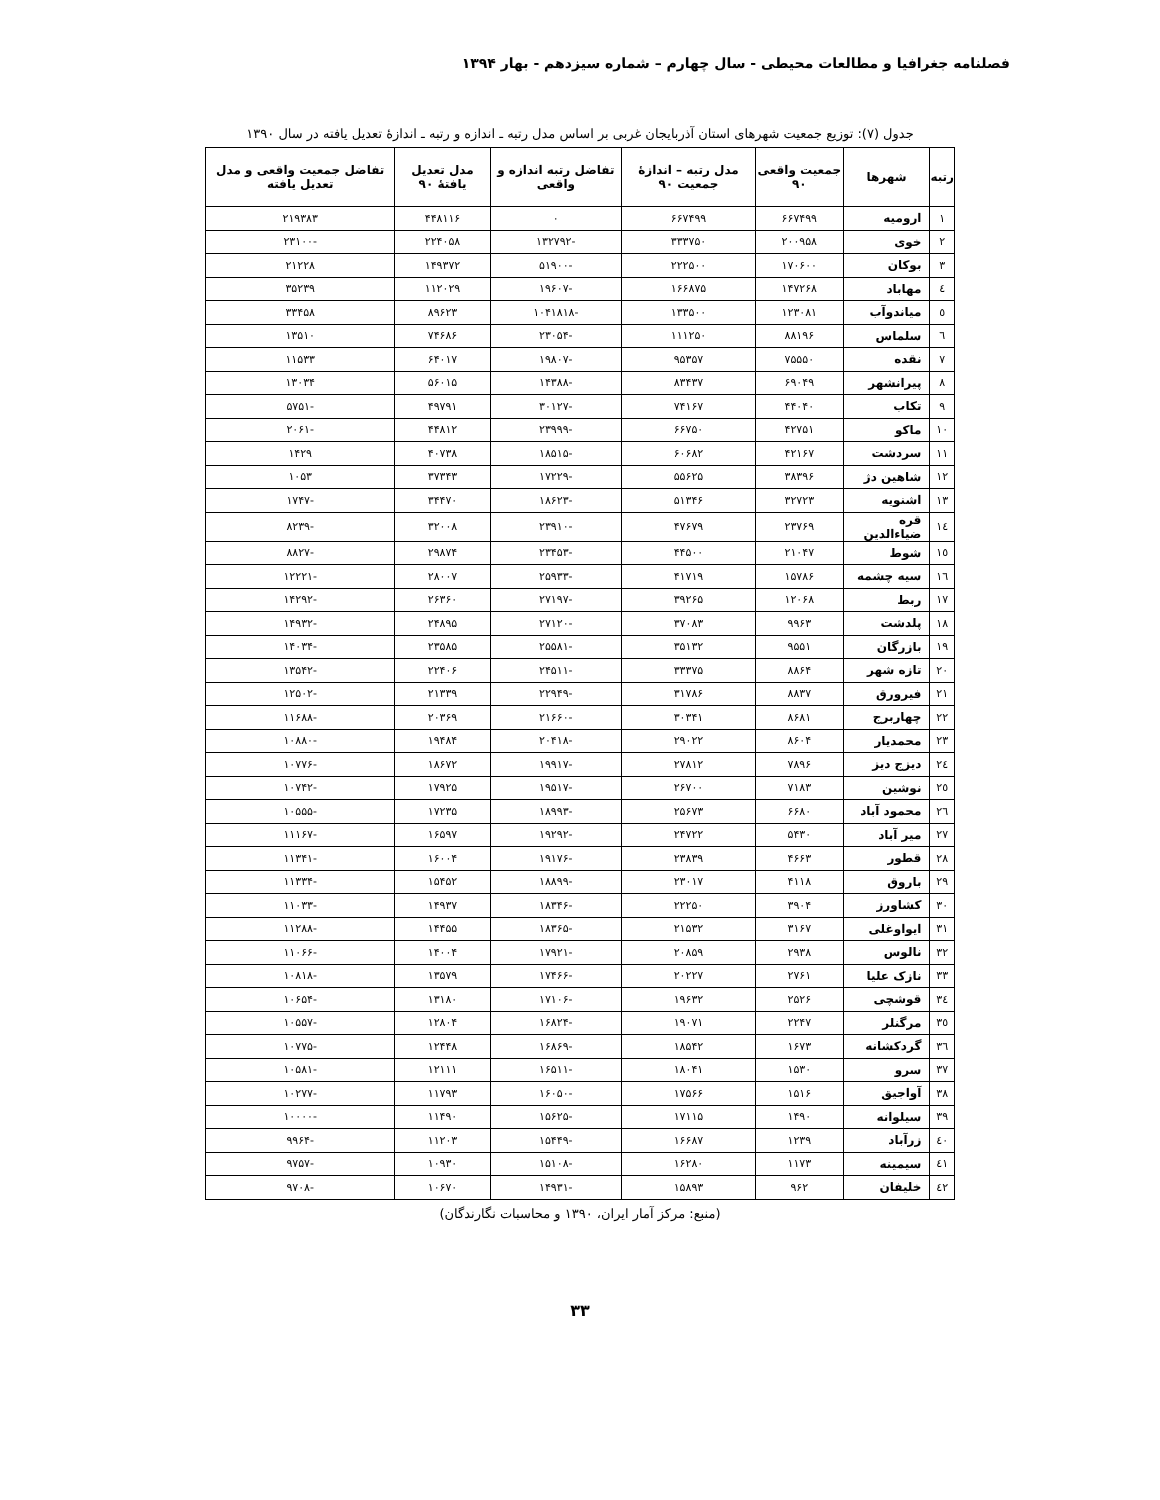فصلنامه جغرافیا و مطالعات محیطی - سال چهارم – شماره سیزدهم - بهار ۱۳۹۴
جدول (۷): توزیع جمعیت شهرهای استان آذربایجان غربی بر اساس مدل رتبه ـ اندازه و رتبه ـ اندازهٔ تعدیل یافته در سال ۱۳۹۰
| رتبه | شهرها | جمعیت واقعی ۹۰ | مدل رتبه – اندازهٔ جمعیت ۹۰ | تفاضل رتبه اندازه و واقعی | مدل تعدیل یافتهٔ ۹۰ | تفاضل جمعیت واقعی و مدل تعدیل یافته |
| --- | --- | --- | --- | --- | --- | --- |
| ۱ | ارومیه | ۶۶۷۴۹۹ | ۶۶۷۴۹۹ | ۰ | ۴۴۸۱۱۶ | ۲۱۹۳۸۳ |
| ۲ | خوی | ۲۰۰۹۵۸ | ۳۳۳۷۵۰ | -۱۳۲۷۹۲ | ۲۲۴۰۵۸ | -۲۳۱۰۰ |
| ۳ | بوکان | ۱۷۰۶۰۰ | ۲۲۲۵۰۰ | -۵۱۹۰۰ | ۱۴۹۳۷۲ | ۲۱۲۲۸ |
| ٤ | مهاباد | ۱۴۷۲۶۸ | ۱۶۶۸۷۵ | -۱۹۶۰۷ | ۱۱۲۰۲۹ | ۳۵۲۳۹ |
| ٥ | میاندوآب | ۱۲۳۰۸۱ | ۱۳۳۵۰۰ | -۱۰۴۱۸۱۸ | ۸۹۶۲۳ | ۳۳۴۵۸ |
| ٦ | سلماس | ۸۸۱۹۶ | ۱۱۱۲۵۰ | -۲۳۰۵۴ | ۷۴۶۸۶ | ۱۳۵۱۰ |
| ۷ | نقده | ۷۵۵۵۰ | ۹۵۳۵۷ | -۱۹۸۰۷ | ۶۴۰۱۷ | ۱۱۵۳۳ |
| ۸ | پیرانشهر | ۶۹۰۴۹ | ۸۳۴۳۷ | -۱۴۳۸۸ | ۵۶۰۱۵ | ۱۳۰۳۴ |
| ۹ | تکاب | ۴۴۰۴۰ | ۷۴۱۶۷ | -۳۰۱۲۷ | ۴۹۷۹۱ | -۵۷۵۱ |
| ۱۰ | ماکو | ۴۲۷۵۱ | ۶۶۷۵۰ | -۲۳۹۹۹ | ۴۴۸۱۲ | -۲۰۶۱ |
| ۱۱ | سردشت | ۴۲۱۶۷ | ۶۰۶۸۲ | -۱۸۵۱۵ | ۴۰۷۳۸ | ۱۴۲۹ |
| ۱۲ | شاهین دژ | ۳۸۳۹۶ | ۵۵۶۲۵ | -۱۷۲۲۹ | ۳۷۳۴۳ | ۱۰۵۳ |
| ۱۳ | اشنویه | ۳۲۷۲۳ | ۵۱۳۴۶ | -۱۸۶۲۳ | ۳۴۴۷۰ | -۱۷۴۷ |
| ١٤ | قره ضیاءالدین | ۲۳۷۶۹ | ۴۷۶۷۹ | -۲۳۹۱۰ | ۳۲۰۰۸ | -۸۲۳۹ |
| ١٥ | شوط | ۲۱۰۴۷ | ۴۴۵۰۰ | -۲۳۴۵۳ | ۲۹۸۷۴ | -۸۸۲۷ |
| ١٦ | سیه چشمه | ۱۵۷۸۶ | ۴۱۷۱۹ | -۲۵۹۳۳ | ۲۸۰۰۷ | -۱۲۲۲۱ |
| ۱۷ | ربط | ۱۲۰۶۸ | ۳۹۲۶۵ | -۲۷۱۹۷ | ۲۶۳۶۰ | -۱۴۲۹۲ |
| ۱۸ | پلدشت | ۹۹۶۳ | ۳۷۰۸۳ | -۲۷۱۲۰ | ۲۴۸۹۵ | -۱۴۹۳۲ |
| ۱۹ | بازرگان | ۹۵۵۱ | ۳۵۱۳۲ | -۲۵۵۸۱ | ۲۳۵۸۵ | -۱۴۰۳۴ |
| ۲۰ | تازه شهر | ۸۸۶۴ | ۳۳۳۷۵ | -۲۴۵۱۱ | ۲۲۴۰۶ | -۱۳۵۴۲ |
| ۲۱ | فیرورق | ۸۸۳۷ | ۳۱۷۸۶ | -۲۲۹۴۹ | ۲۱۳۳۹ | -۱۲۵۰۲ |
| ۲۲ | چهاربرج | ۸۶۸۱ | ۳۰۳۴۱ | -۲۱۶۶۰ | ۲۰۳۶۹ | -۱۱۶۸۸ |
| ۲۳ | محمدیار | ۸۶۰۴ | ۲۹۰۲۲ | -۲۰۴۱۸ | ۱۹۴۸۴ | -۱۰۸۸۰ |
| ٢٤ | دیزج دیز | ۷۸۹۶ | ۲۷۸۱۲ | -۱۹۹۱۷ | ۱۸۶۷۲ | -۱۰۷۷۶ |
| ٢٥ | نوشین | ۷۱۸۳ | ۲۶۷۰۰ | -۱۹۵۱۷ | ۱۷۹۲۵ | -۱۰۷۴۲ |
| ٢٦ | محمود آباد | ۶۶۸۰ | ۲۵۶۷۳ | -۱۸۹۹۳ | ۱۷۲۳۵ | -۱۰۵۵۵ |
| ۲۷ | میر آباد | ۵۴۳۰ | ۲۴۷۲۲ | -۱۹۲۹۲ | ۱۶۵۹۷ | -۱۱۱۶۷ |
| ۲۸ | قطور | ۴۶۶۳ | ۲۳۸۳۹ | -۱۹۱۷۶ | ۱۶۰۰۴ | -۱۱۳۴۱ |
| ۲۹ | باروق | ۴۱۱۸ | ۲۳۰۱۷ | -۱۸۸۹۹ | ۱۵۴۵۲ | -۱۱۳۳۴ |
| ۳۰ | کشاورز | ۳۹۰۴ | ۲۲۲۵۰ | -۱۸۳۴۶ | ۱۴۹۳۷ | -۱۱۰۳۳ |
| ۳۱ | ایواوغلی | ۳۱۶۷ | ۲۱۵۳۲ | -۱۸۳۶۵ | ۱۴۴۵۵ | -۱۱۲۸۸ |
| ۳۲ | نالوس | ۲۹۳۸ | ۲۰۸۵۹ | -۱۷۹۲۱ | ۱۴۰۰۴ | -۱۱۰۶۶ |
| ۳۳ | نازک علیا | ۲۷۶۱ | ۲۰۲۲۷ | -۱۷۴۶۶ | ۱۳۵۷۹ | -۱۰۸۱۸ |
| ٣٤ | قوشچی | ۲۵۲۶ | ۱۹۶۳۲ | -۱۷۱۰۶ | ۱۳۱۸۰ | -۱۰۶۵۴ |
| ٣٥ | مرگنلر | ۲۲۴۷ | ۱۹۰۷۱ | -۱۶۸۲۴ | ۱۲۸۰۴ | -۱۰۵۵۷ |
| ٣٦ | گردکشانه | ۱۶۷۳ | ۱۸۵۴۲ | -۱۶۸۶۹ | ۱۲۴۴۸ | -۱۰۷۷۵ |
| ۳۷ | سرو | ۱۵۳۰ | ۱۸۰۴۱ | -۱۶۵۱۱ | ۱۲۱۱۱ | -۱۰۵۸۱ |
| ۳۸ | آواجیق | ۱۵۱۶ | ۱۷۵۶۶ | -۱۶۰۵۰ | ۱۱۷۹۳ | -۱۰۲۷۷ |
| ۳۹ | سیلوانه | ۱۴۹۰ | ۱۷۱۱۵ | -۱۵۶۲۵ | ۱۱۴۹۰ | -۱۰۰۰۰ |
| ٤٠ | زرآباد | ۱۲۳۹ | ۱۶۶۸۷ | -۱۵۴۴۹ | ۱۱۲۰۳ | -۹۹۶۴ |
| ٤١ | سیمینه | ۱۱۷۳ | ۱۶۲۸۰ | -۱۵۱۰۸ | ۱۰۹۳۰ | -۹۷۵۷ |
| ٤٢ | خلیفان | ۹۶۲ | ۱۵۸۹۳ | -۱۴۹۳۱ | ۱۰۶۷۰ | -۹۷۰۸ |
(منبع: مرکز آمار ایران، ۱۳۹۰ و محاسبات نگارندگان)
۳۳